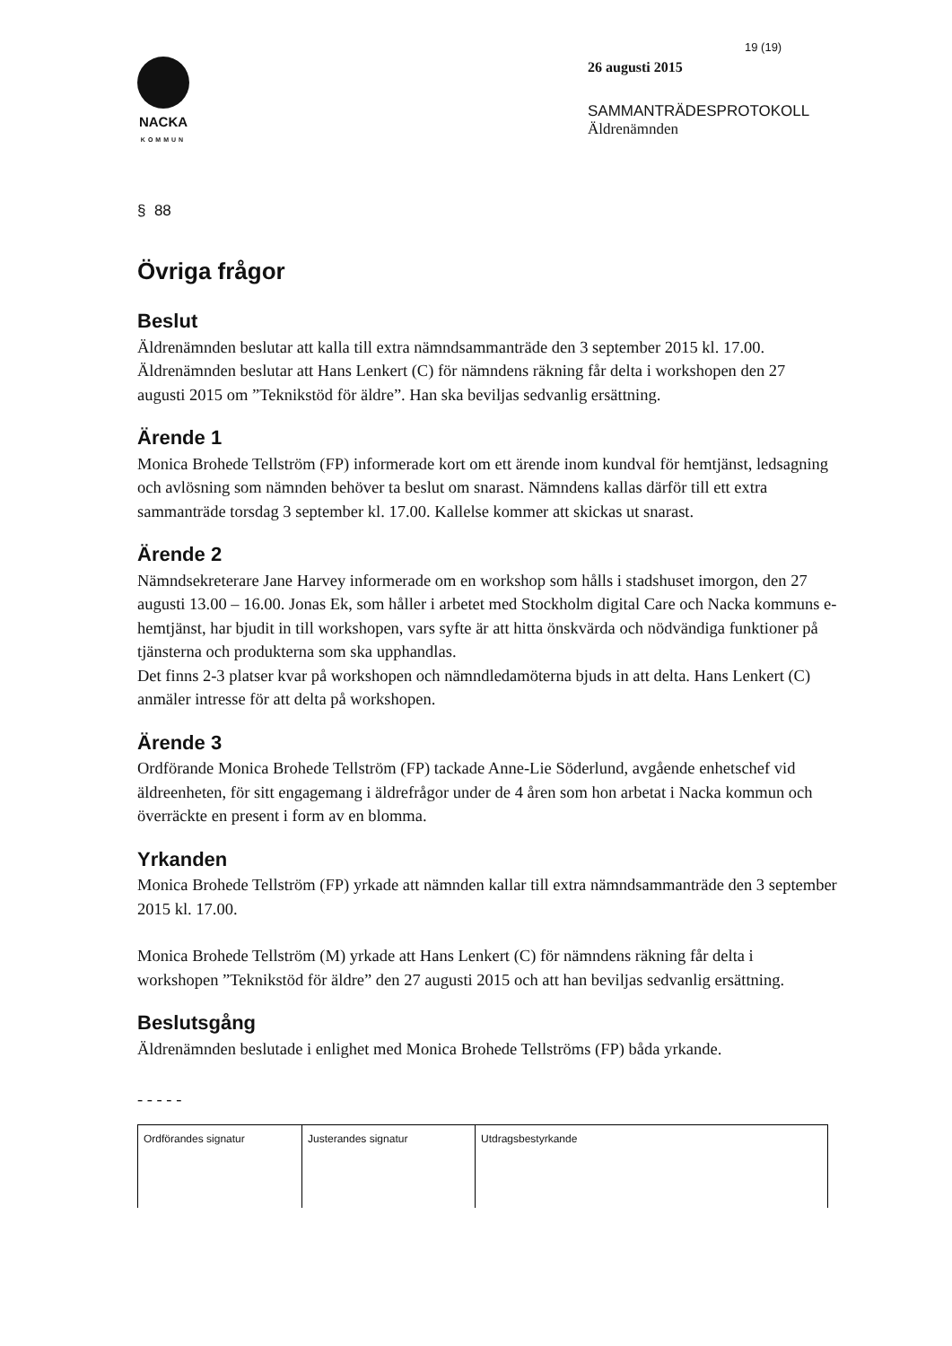NACKA
KOMMUN
19 (19)
26 augusti 2015
SAMMANTRÄDESPROTOKOLL
Äldrenämnden
§ 88
Övriga frågor
Beslut
Äldrenämnden beslutar att kalla till extra nämndsammanträde den 3 september 2015 kl. 17.00.
Äldrenämnden beslutar att Hans Lenkert (C) för nämndens räkning får delta i workshopen den 27 augusti 2015 om ”Teknikstöd för äldre”. Han ska beviljas sedvanlig ersättning.
Ärende 1
Monica Brohede Tellström (FP) informerade kort om ett ärende inom kundval för hemtjänst, ledsagning och avlösning som nämnden behöver ta beslut om snarast. Nämndens kallas därför till ett extra sammanträde torsdag 3 september kl. 17.00. Kallelse kommer att skickas ut snarast.
Ärende 2
Nämndsekreterare Jane Harvey informerade om en workshop som hålls i stadshuset imorgon, den 27 augusti 13.00 – 16.00. Jonas Ek, som håller i arbetet med Stockholm digital Care och Nacka kommuns e-hemtjänst, har bjudit in till workshopen, vars syfte är att hitta önskvärda och nödvändiga funktioner på tjänsterna och produkterna som ska upphandlas.
Det finns 2-3 platser kvar på workshopen och nämndledamöterna bjuds in att delta. Hans Lenkert (C) anmäler intresse för att delta på workshopen.
Ärende 3
Ordförande Monica Brohede Tellström (FP) tackade Anne-Lie Söderlund, avgående enhetschef vid äldreenheten, för sitt engagemang i äldrefrågor under de 4 åren som hon arbetat i Nacka kommun och överräckte en present i form av en blomma.
Yrkanden
Monica Brohede Tellström (FP) yrkade att nämnden kallar till extra nämndsammanträde den 3 september 2015 kl. 17.00.
Monica Brohede Tellström (M) yrkade att Hans Lenkert (C) för nämndens räkning får delta i workshopen ”Teknikstöd för äldre” den 27 augusti 2015 och att han beviljas sedvanlig ersättning.
Beslutsgång
Äldrenämnden beslutade i enlighet med Monica Brohede Tellströms (FP) båda yrkande.
- - - - -
| Ordförandes signatur | Justerandes signatur | Utdragsbestyrkande |